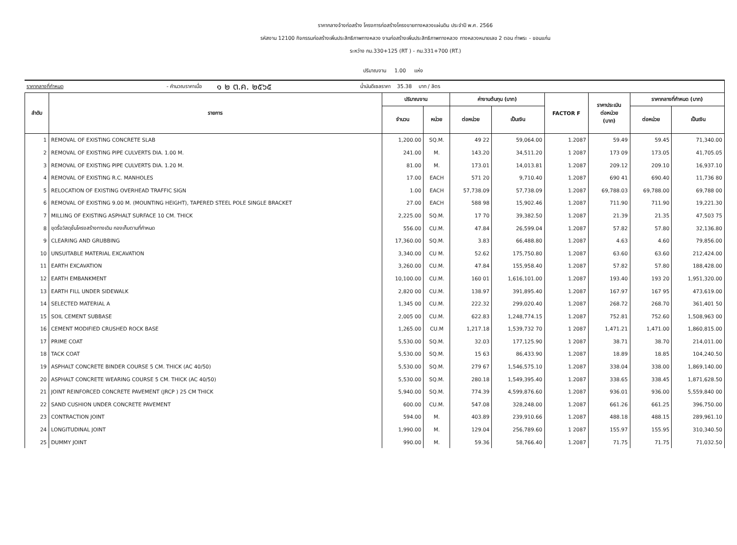ราคากลางจ้างก่อสร้าง โครงการก่อสร้างโครงขายทางหลวงแผ่นดิน ประจำปี พ.ศ. 2566
รหัสงาน 12100 กิจกรรมก่อสร้างเพิ่มประสิทธิภาพทางหลวง งานก่อสร้างเพิ่มประสิทธิภาพทางหลวง ทางหลวงหมายเลข 2 ตอน ท่าพระ - ขอนแก่น
ระหว่าง กม.330+125 (RT ) - กม.331+700 (RT.)
ปริมาณงาน 1.00 แห่ง
ราคากลางที่กำหนด - คำนวณราคาเมื่อ ๑ ๒ ต.ค. ๒๕๖๕ น้ำมันดีเซลราคา 35.38 บาท / ลิตร
| ลำดับ | รายการ | ปริมาณงาน | | ค่างานต้นทุน (บาท) | | FACTOR F | ราคาประเมิน ต่อหน่วย (บาท) | ราคากลางที่กำหนด (บาท) | |
| --- | --- | --- | --- | --- | --- | --- | --- | --- | --- |
| | | จำนวน | หน่วย | ต่อหน่วย | เป็นเงิน | | | ต่อหน่วย | เป็นเงิน |
| 1 | REMOVAL OF EXISTING CONCRETE SLAB | 1,200.00 | SQ.M. | 49 22 | 59,064.00 | 1.2087 | 59.49 | 59.45 | 71,340.00 |
| 2 | REMOVAL OF EXISTING PIPE CULVERTS DIA. 1.00 M. | 241.00 | M. | 143.20 | 34,511.20 | 1 2087 | 173 09 | 173.05 | 41,705.05 |
| 3 | REMOVAL OF EXISTING PIPE CULVERTS DIA. 1.20 M. | 81.00 | M. | 173.01 | 14,013.81 | 1.2087 | 209.12 | 209.10 | 16,937.10 |
| 4 | REMOVAL OF EXISTING R.C. MANHOLES | 17.00 | EACH | 571 20 | 9,710.40 | 1.2087 | 690 41 | 690.40 | 11,736 80 |
| 5 | RELOCATION OF EXISTING OVERHEAD TRAFFIC SIGN | 1.00 | EACH | 57,738.09 | 57,738.09 | 1.2087 | 69,788.03 | 69,788.00 | 69,788 00 |
| 6 | REMOVAL OF EXISTING 9.00 M. (MOUNTING HEIGHT), TAPERED STEEL POLE SINGLE BRACKET | 27.00 | EACH | 588 98 | 15,902.46 | 1.2087 | 711.90 | 711.90 | 19,221.30 |
| 7 | MILLING OF EXISTING ASPHALT SURFACE 10 CM. THICK | 2,225.00 | SQ.M. | 17 70 | 39,382.50 | 1.2087 | 21.39 | 21.35 | 47,503 75 |
| 8 | ขุดรื้อวัสดุชั้นโครงสร้างทางเดิม กองเก็บตามที่กำหนด | 556.00 | CU.M. | 47.84 | 26,599.04 | 1.2087 | 57.82 | 57.80 | 32,136.80 |
| 9 | CLEARING AND GRUBBING | 17,360.00 | SQ.M. | 3.83 | 66,488.80 | 1.2087 | 4.63 | 4.60 | 79,856.00 |
| 10 | UNSUITABLE MATERIAL EXCAVATION | 3,340.00 | CU M. | 52.62 | 175,750.80 | 1.2087 | 63.60 | 63.60 | 212,424.00 |
| 11 | EARTH EXCAVATION | 3,260.00 | CU.M. | 47.84 | 155,958.40 | 1.2087 | 57.82 | 57.80 | 188,428.00 |
| 12 | EARTH EMBANKMENT | 10,100.00 | CU.M. | 160 01 | 1,616,101.00 | 1.2087 | 193.40 | 193 20 | 1,951,320.00 |
| 13 | EARTH FILL UNDER SIDEWALK | 2,820 00 | CU.M. | 138.97 | 391,895.40 | 1.2087 | 167.97 | 167 95 | 473,619.00 |
| 14 | SELECTED MATERIAL A | 1,345 00 | CU.M. | 222.32 | 299,020.40 | 1.2087 | 268.72 | 268.70 | 361,401 50 |
| 15 | SOIL CEMENT SUBBASE | 2,005 00 | CU.M. | 622.83 | 1,248,774.15 | 1.2087 | 752.81 | 752.60 | 1,508,963 00 |
| 16 | CEMENT MODIFIED CRUSHED ROCK BASE | 1,265.00 | CU.M | 1,217.18 | 1,539,732 70 | 1 2087 | 1,471.21 | 1,471.00 | 1,860,815.00 |
| 17 | PRIME COAT | 5,530.00 | SQ.M. | 32.03 | 177,125.90 | 1 2087 | 38.71 | 38.70 | 214,011.00 |
| 18 | TACK COAT | 5,530.00 | SQ.M. | 15 63 | 86,433.90 | 1.2087 | 18.89 | 18.85 | 104,240.50 |
| 19 | ASPHALT CONCRETE BINDER COURSE 5 CM. THICK (AC 40/50) | 5,530.00 | SQ.M. | 279 67 | 1,546,575.10 | 1.2087 | 338.04 | 338.00 | 1,869,140.00 |
| 20 | ASPHALT CONCRETE WEARING COURSE 5 CM. THICK (AC 40/50) | 5,530.00 | SQ.M. | 280.18 | 1,549,395.40 | 1.2087 | 338.65 | 338.45 | 1,871,628.50 |
| 21 | JOINT REINFORCED CONCRETE PAVEMENT (JRCP ) 25 CM THICK | 5,940.00 | SQ.M. | 774.39 | 4,599,876.60 | 1.2087 | 936.01 | 936.00 | 5,559,840 00 |
| 22 | SAND CUSHION UNDER CONCRETE PAVEMENT | 600.00 | CU.M. | 547.08 | 328,248.00 | 1.2087 | 661.26 | 661.25 | 396,750.00 |
| 23 | CONTRACTION JOINT | 594.00 | M. | 403.89 | 239,910.66 | 1.2087 | 488.18 | 488.15 | 289,961.10 |
| 24 | LONGITUDINAL JOINT | 1,990.00 | M. | 129.04 | 256,789.60 | 1 2087 | 155.97 | 155.95 | 310,340.50 |
| 25 | DUMMY JOINT | 990.00 | M. | 59.36 | 58,766.40 | 1.2087 | 71.75 | 71.75 | 71,032.50 |